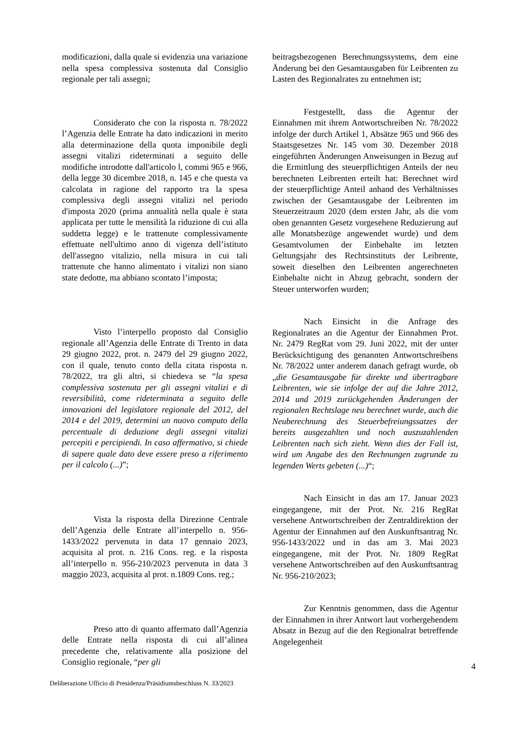modificazioni, dalla quale si evidenzia una variazione nella spesa complessiva sostenuta dal Consiglio regionale per tali assegni;
Considerato che con la risposta n. 78/2022 l’Agenzia delle Entrate ha dato indicazioni in merito alla determinazione della quota imponibile degli assegni vitalizi rideterminati a seguito delle modifiche introdotte dall'articolo l, commi 965 e 966, della legge 30 dicembre 2018, n. 145 e che questa va calcolata in ragione del rapporto tra la spesa complessiva degli assegni vitalizi nel periodo d'imposta 2020 (prima annualità nella quale è stata applicata per tutte le mensilità la riduzione di cui alla suddetta legge) e le trattenute complessivamente effettuate nell'ultimo anno di vigenza dell’istituto dell'assegno vitalizio, nella misura in cui tali trattenute che hanno alimentato i vitalizi non siano state dedotte, ma abbiano scontato l’imposta;
Visto l’interpello proposto dal Consiglio regionale all’Agenzia delle Entrate di Trento in data 29 giugno 2022, prot. n. 2479 del 29 giugno 2022, con il quale, tenuto conto della citata risposta n. 78/2022, tra gli altri, si chiedeva se “la spesa complessiva sostenuta per gli assegni vitalizi e di reversibilità, come rideterminata a seguito delle innovazioni del legislatore regionale del 2012, del 2014 e del 2019, determini un nuovo computo della percentuale di deduzione degli assegni vitalizi percepiti e percipiendi. In caso affermativo, si chiede di sapere quale dato deve essere preso a riferimento per il calcolo (...)”;
Vista la risposta della Direzione Centrale dell’Agenzia delle Entrate all’interpello n. 956-1433/2022 pervenuta in data 17 gennaio 2023, acquisita al prot. n. 216 Cons. reg. e la risposta all’interpello n. 956-210/2023 pervenuta in data 3 maggio 2023, acquisita al prot. n.1809 Cons. reg.;
Preso atto di quanto affermato dall’Agenzia delle Entrate nella risposta di cui all’alinea precedente che, relativamente alla posizione del Consiglio regionale, “per gli
beitragsbezogenen Berechnungssystems, dem eine Änderung bei den Gesamtausgaben für Leibrenten zu Lasten des Regionalrates zu entnehmen ist;
Festgestellt, dass die Agentur der Einnahmen mit ihrem Antwortschreiben Nr. 78/2022 infolge der durch Artikel 1, Absätze 965 und 966 des Staatsgesetzes Nr. 145 vom 30. Dezember 2018 eingeführten Änderungen Anweisungen in Bezug auf die Ermittlung des steuerpflichtigen Anteils der neu berechneten Leibrenten erteilt hat: Berechnet wird der steuerpflichtige Anteil anhand des Verhältnisses zwischen der Gesamtausgabe der Leibrenten im Steuerzeitraum 2020 (dem ersten Jahr, als die vom oben genannten Gesetz vorgesehene Reduzierung auf alle Monatsbezüge angewendet wurde) und dem Gesamtvolumen der Einbehalte im letzten Geltungsjahr des Rechtsinstituts der Leibrente, soweit dieselben den Leibrenten angerechneten Einbehalte nicht in Abzug gebracht, sondern der Steuer unterworfen wurden;
Nach Einsicht in die Anfrage des Regionalrates an die Agentur der Einnahmen Prot. Nr. 2479 RegRat vom 29. Juni 2022, mit der unter Berücksichtigung des genannten Antwortschreibens Nr. 78/2022 unter anderem danach gefragt wurde, ob „die Gesamtausgabe für direkte und übertragbare Leibrenten, wie sie infolge der auf die Jahre 2012, 2014 und 2019 zurückgehenden Änderungen der regionalen Rechtslage neu berechnet wurde, auch die Neuberechnung des Steuerbefreiungssatzes der bereits ausgezahlten und noch auszuzahlenden Leibrenten nach sich zieht. Wenn dies der Fall ist, wird um Angabe des den Rechnungen zugrunde zu legenden Werts gebeten (...)“;
Nach Einsicht in das am 17. Januar 2023 eingegangene, mit der Prot. Nr. 216 RegRat versehene Antwortschreiben der Zentraldirektion der Agentur der Einnahmen auf den Auskunftsantrag Nr. 956-1433/2022 und in das am 3. Mai 2023 eingegangene, mit der Prot. Nr. 1809 RegRat versehene Antwortschreiben auf den Auskunftsantrag Nr. 956-210/2023;
Zur Kenntnis genommen, dass die Agentur der Einnahmen in ihrer Antwort laut vorhergehendem Absatz in Bezug auf die den Regionalrat betreffende Angelegenheit
4
Deliberazione Ufficio di Presidenza/Präsidiumsbeschluss N. 33/2023